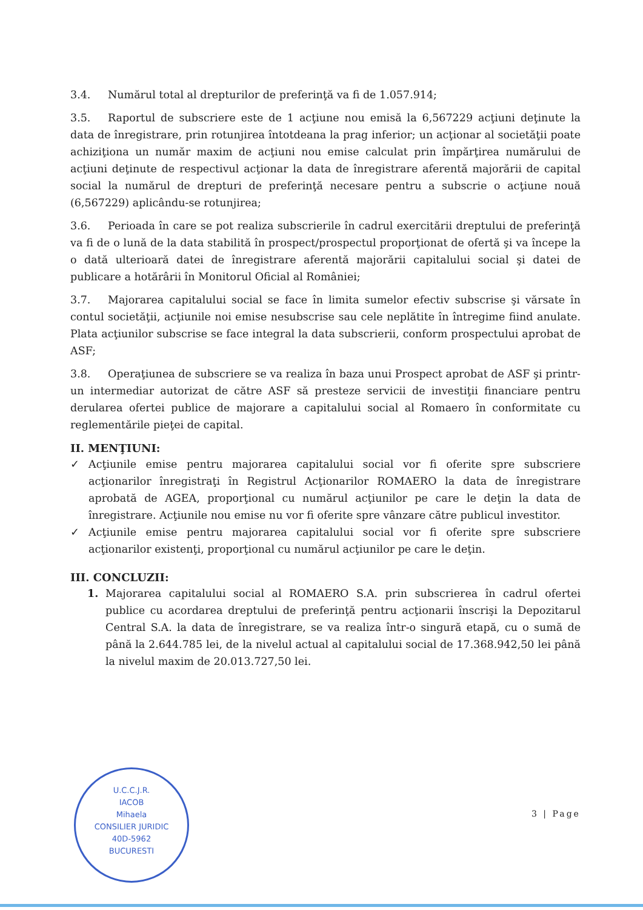3.4. Numărul total al drepturilor de preferinţă va fi de 1.057.914;
3.5. Raportul de subscriere este de 1 acţiune nou emisă la 6,567229 acţiuni deţinute la data de înregistrare, prin rotunjirea întotdeana la prag inferior; un acţionar al societăţii poate achiziţiona un număr maxim de acţiuni nou emise calculat prin împărţirea numărului de acţiuni deţinute de respectivul acţionar la data de înregistrare aferentă majorării de capital social la numărul de drepturi de preferinţă necesare pentru a subscrie o acţiune nouă (6,567229) aplicându-se rotunjirea;
3.6. Perioada în care se pot realiza subscrierile în cadrul exercitării dreptului de preferinţă va fi de o lună de la data stabilită în prospect/prospectul proporţionat de ofertă şi va începe la o dată ulterioară datei de înregistrare aferentă majorării capitalului social şi datei de publicare a hotărârii în Monitorul Oficial al României;
3.7. Majorarea capitalului social se face în limita sumelor efectiv subscrise şi vărsate în contul societăţii, acţiunile noi emise nesubscrise sau cele neplătite în întregime fiind anulate. Plata acţiunilor subscrise se face integral la data subscrierii, conform prospectului aprobat de ASF;
3.8. Operaţiunea de subscriere se va realiza în baza unui Prospect aprobat de ASF şi printr-un intermediar autorizat de către ASF să presteze servicii de investiţii financiare pentru derularea ofertei publice de majorare a capitalului social al Romaero în conformitate cu reglementările pieţei de capital.
II. MENŢIUNI:
✓ Acţiunile emise pentru majorarea capitalului social vor fi oferite spre subscriere acţionarilor înregistraţi în Registrul Acţionarilor ROMAERO la data de înregistrare aprobată de AGEA, proporţional cu numărul acţiunilor pe care le deţin la data de înregistrare. Acţiunile nou emise nu vor fi oferite spre vânzare către publicul investitor.
✓ Acţiunile emise pentru majorarea capitalului social vor fi oferite spre subscriere acţionarilor existenţi, proporţional cu numărul acţiunilor pe care le deţin.
III. CONCLUZII:
1. Majorarea capitalului social al ROMAERO S.A. prin subscrierea în cadrul ofertei publice cu acordarea dreptului de preferinţă pentru acţionarii înscrişi la Depozitarul Central S.A. la data de înregistrare, se va realiza într-o singură etapă, cu o sumă de până la 2.644.785 lei, de la nivelul actual al capitalului social de 17.368.942,50 lei până la nivelul maxim de 20.013.727,50 lei.
U.C.C.J.R.
IACOB
Mihaela
CONSILIER JURIDIC
40D-5962
BUCURESTI
3 | Page